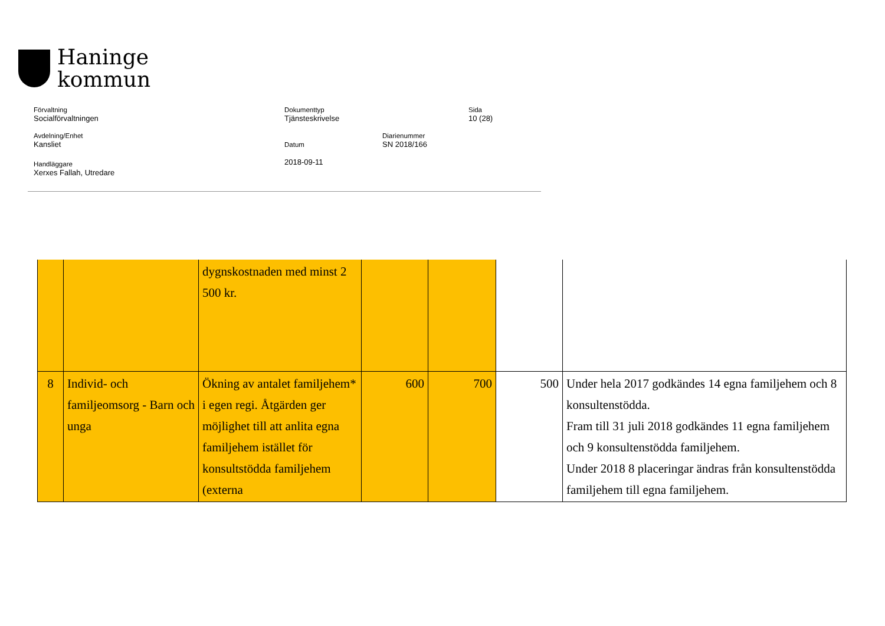Haninge
kommun
Förvaltning
Socialförvaltningen
Dokumenttyp
Tjänsteskrivelse
Sida
10 (28)
Avdelning/Enhet
Kansliet
Datum
2018-09-11
Diarienummer
SN 2018/166
Handläggare
Xerxes Fallah, Utredare
| | | dygnskostnaden med minst 2 500 kr. | | | | |
| 8 | Individ- och familjeomsorg - Barn och unga | Ökning av antalet familjehem* i egen regi. Åtgärden ger möjlighet till att anlita egna familjehem istället för konsultstödda familjehem (externa | 600 | 700 | 500 | Under hela 2017 godkändes 14 egna familjehem och 8 konsultenstödda. Fram till 31 juli 2018 godkändes 11 egna familjehem och 9 konsultenstödda familjehem. Under 2018 8 placeringar ändras från konsultenstödda familjehem till egna familjehem. |